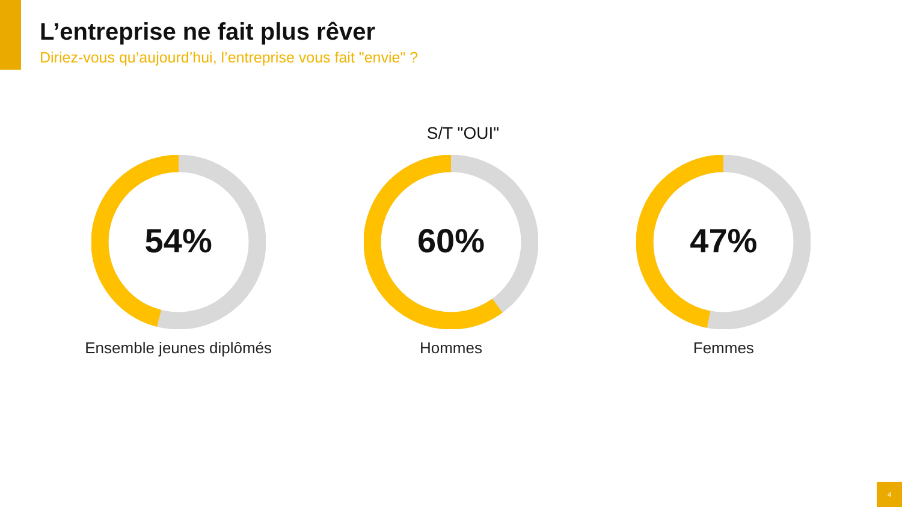L’entreprise ne fait plus rêver
Diriez-vous qu’aujourd’hui, l’entreprise vous fait "envie" ?
S/T "OUI"
54%
Ensemble jeunes diplômés
60%
Hommes
47%
Femmes
4